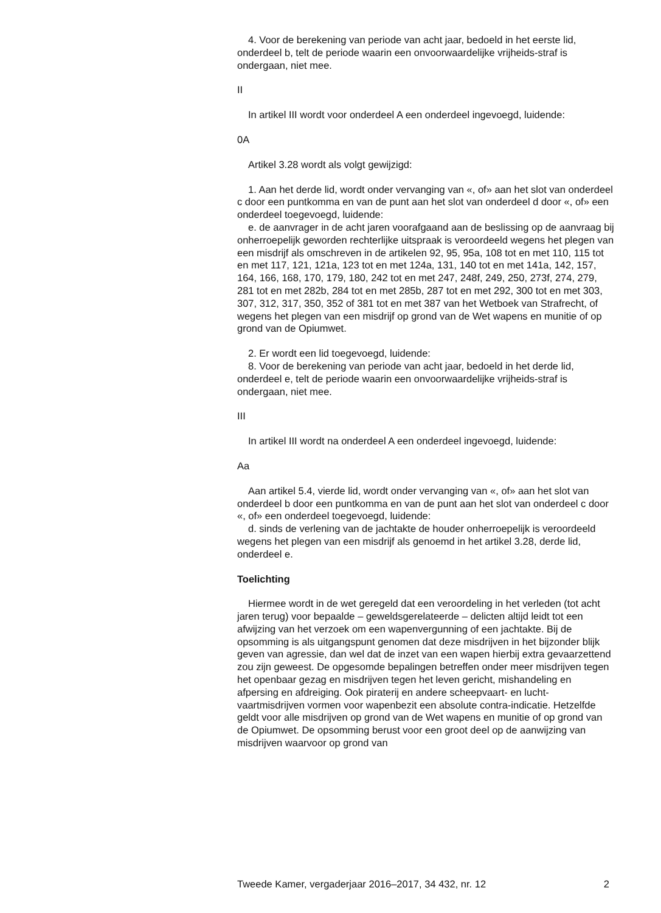4. Voor de berekening van periode van acht jaar, bedoeld in het eerste lid, onderdeel b, telt de periode waarin een onvoorwaardelijke vrijheids-straf is ondergaan, niet mee.
II
In artikel III wordt voor onderdeel A een onderdeel ingevoegd, luidende:
0A
Artikel 3.28 wordt als volgt gewijzigd:
1. Aan het derde lid, wordt onder vervanging van «, of» aan het slot van onderdeel c door een puntkomma en van de punt aan het slot van onderdeel d door «, of» een onderdeel toegevoegd, luidende:
e. de aanvrager in de acht jaren voorafgaand aan de beslissing op de aanvraag bij onherroepelijk geworden rechterlijke uitspraak is veroordeeld wegens het plegen van een misdrijf als omschreven in de artikelen 92, 95, 95a, 108 tot en met 110, 115 tot en met 117, 121, 121a, 123 tot en met 124a, 131, 140 tot en met 141a, 142, 157, 164, 166, 168, 170, 179, 180, 242 tot en met 247, 248f, 249, 250, 273f, 274, 279, 281 tot en met 282b, 284 tot en met 285b, 287 tot en met 292, 300 tot en met 303, 307, 312, 317, 350, 352 of 381 tot en met 387 van het Wetboek van Strafrecht, of wegens het plegen van een misdrijf op grond van de Wet wapens en munitie of op grond van de Opiumwet.
2. Er wordt een lid toegevoegd, luidende:
8. Voor de berekening van periode van acht jaar, bedoeld in het derde lid, onderdeel e, telt de periode waarin een onvoorwaardelijke vrijheids-straf is ondergaan, niet mee.
III
In artikel III wordt na onderdeel A een onderdeel ingevoegd, luidende:
Aa
Aan artikel 5.4, vierde lid, wordt onder vervanging van «, of» aan het slot van onderdeel b door een puntkomma en van de punt aan het slot van onderdeel c door «, of» een onderdeel toegevoegd, luidende:
d. sinds de verlening van de jachtakte de houder onherroepelijk is veroordeeld wegens het plegen van een misdrijf als genoemd in het artikel 3.28, derde lid, onderdeel e.
Toelichting
Hiermee wordt in de wet geregeld dat een veroordeling in het verleden (tot acht jaren terug) voor bepaalde – geweldsgerelateerde – delicten altijd leidt tot een afwijzing van het verzoek om een wapenvergunning of een jachtakte. Bij de opsomming is als uitgangspunt genomen dat deze misdrijven in het bijzonder blijk geven van agressie, dan wel dat de inzet van een wapen hierbij extra gevaarzettend zou zijn geweest. De opgesomde bepalingen betreffen onder meer misdrijven tegen het openbaar gezag en misdrijven tegen het leven gericht, mishandeling en afpersing en afdreiging. Ook piraterij en andere scheepvaart- en lucht-vaartmisdrijven vormen voor wapenbezit een absolute contra-indicatie. Hetzelfde geldt voor alle misdrijven op grond van de Wet wapens en munitie of op grond van de Opiumwet. De opsomming berust voor een groot deel op de aanwijzing van misdrijven waarvoor op grond van
Tweede Kamer, vergaderjaar 2016–2017, 34 432, nr. 12 2